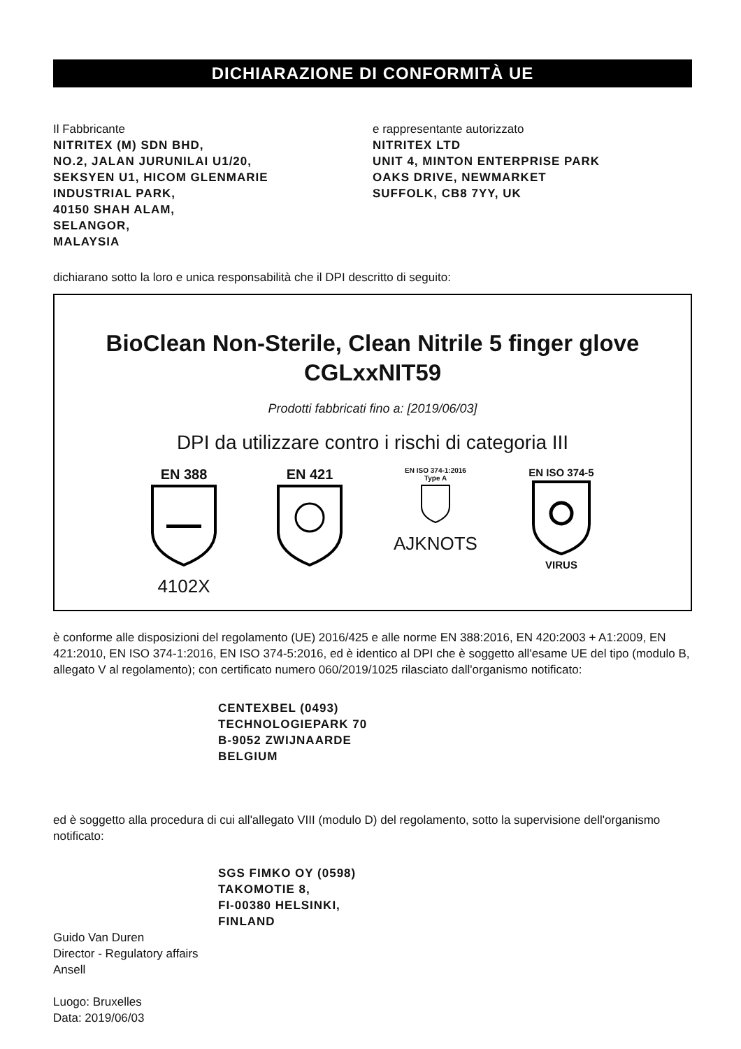DICHIARAZIONE DI CONFORMITÀ UE
Il Fabbricante
NITRITEX (M) SDN BHD,
NO.2, JALAN JURUNILAI U1/20,
SEKSYEN U1, HICOM GLENMARIE
INDUSTRIAL PARK,
40150 SHAH ALAM,
SELANGOR,
MALAYSIA
e rappresentante autorizzato
NITRITEX LTD
UNIT 4, MINTON ENTERPRISE PARK
OAKS DRIVE, NEWMARKET
SUFFOLK, CB8 7YY, UK
dichiarano sotto la loro e unica responsabilità che il DPI descritto di seguito:
BioClean Non-Sterile, Clean Nitrile 5 finger glove CGLxxNIT59
Prodotti fabbricati fino a: [2019/06/03]
DPI da utilizzare contro i rischi di categoria III
EN 388
4102X
EN 421
EN ISO 374-1:2016
Type A
AJKNOTS
EN ISO 374-5
VIRUS
è conforme alle disposizioni del regolamento (UE) 2016/425 e alle norme EN 388:2016, EN 420:2003 + A1:2009, EN 421:2010, EN ISO 374-1:2016, EN ISO 374-5:2016, ed è identico al DPI che è soggetto all'esame UE del tipo (modulo B, allegato V al regolamento); con certificato numero 060/2019/1025 rilasciato dall'organismo notificato:
CENTEXBEL (0493)
TECHNOLOGIEPARK 70
B-9052 ZWIJNAARDE
BELGIUM
ed è soggetto alla procedura di cui all'allegato VIII (modulo D) del regolamento, sotto la supervisione dell'organismo notificato:
SGS FIMKO OY (0598)
TAKOMOTIE 8,
FI-00380 HELSINKI,
FINLAND
Guido Van Duren
Director - Regulatory affairs
Ansell
Luogo: Bruxelles
Data: 2019/06/03